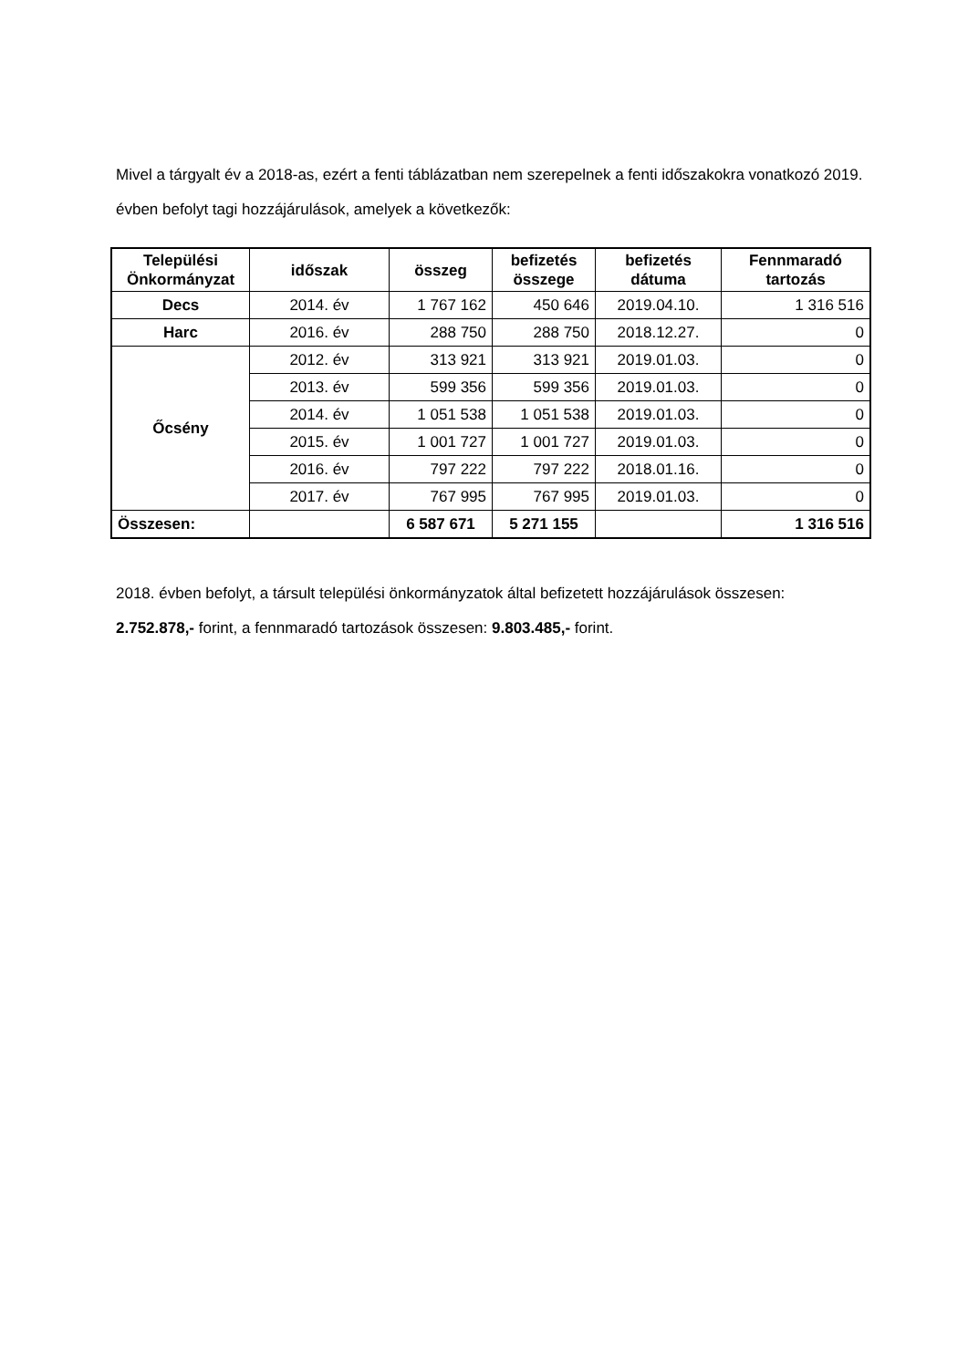Mivel a tárgyalt év a 2018-as, ezért a fenti táblázatban nem szerepelnek a fenti időszakokra vonatkozó 2019. évben befolyt tagi hozzájárulások, amelyek a következők:
| Települési Önkormányzat | időszak | összeg | befizetés összege | befizetés dátuma | Fennmaradó tartozás |
| --- | --- | --- | --- | --- | --- |
| Decs | 2014. év | 1 767 162 | 450 646 | 2019.04.10. | 1 316 516 |
| Harc | 2016. év | 288 750 | 288 750 | 2018.12.27. | 0 |
| Őcsény | 2012. év | 313 921 | 313 921 | 2019.01.03. | 0 |
| | 2013. év | 599 356 | 599 356 | 2019.01.03. | 0 |
| | 2014. év | 1 051 538 | 1 051 538 | 2019.01.03. | 0 |
| | 2015. év | 1 001 727 | 1 001 727 | 2019.01.03. | 0 |
| | 2016. év | 797 222 | 797 222 | 2018.01.16. | 0 |
| | 2017. év | 767 995 | 767 995 | 2019.01.03. | 0 |
| Összesen: | | 6 587 671 | 5 271 155 | | 1 316 516 |
2018. évben befolyt, a társult települési önkormányzatok által befizetett hozzájárulások összesen:
2.752.878,- forint, a fennmaradó tartozások összesen: 9.803.485,- forint.